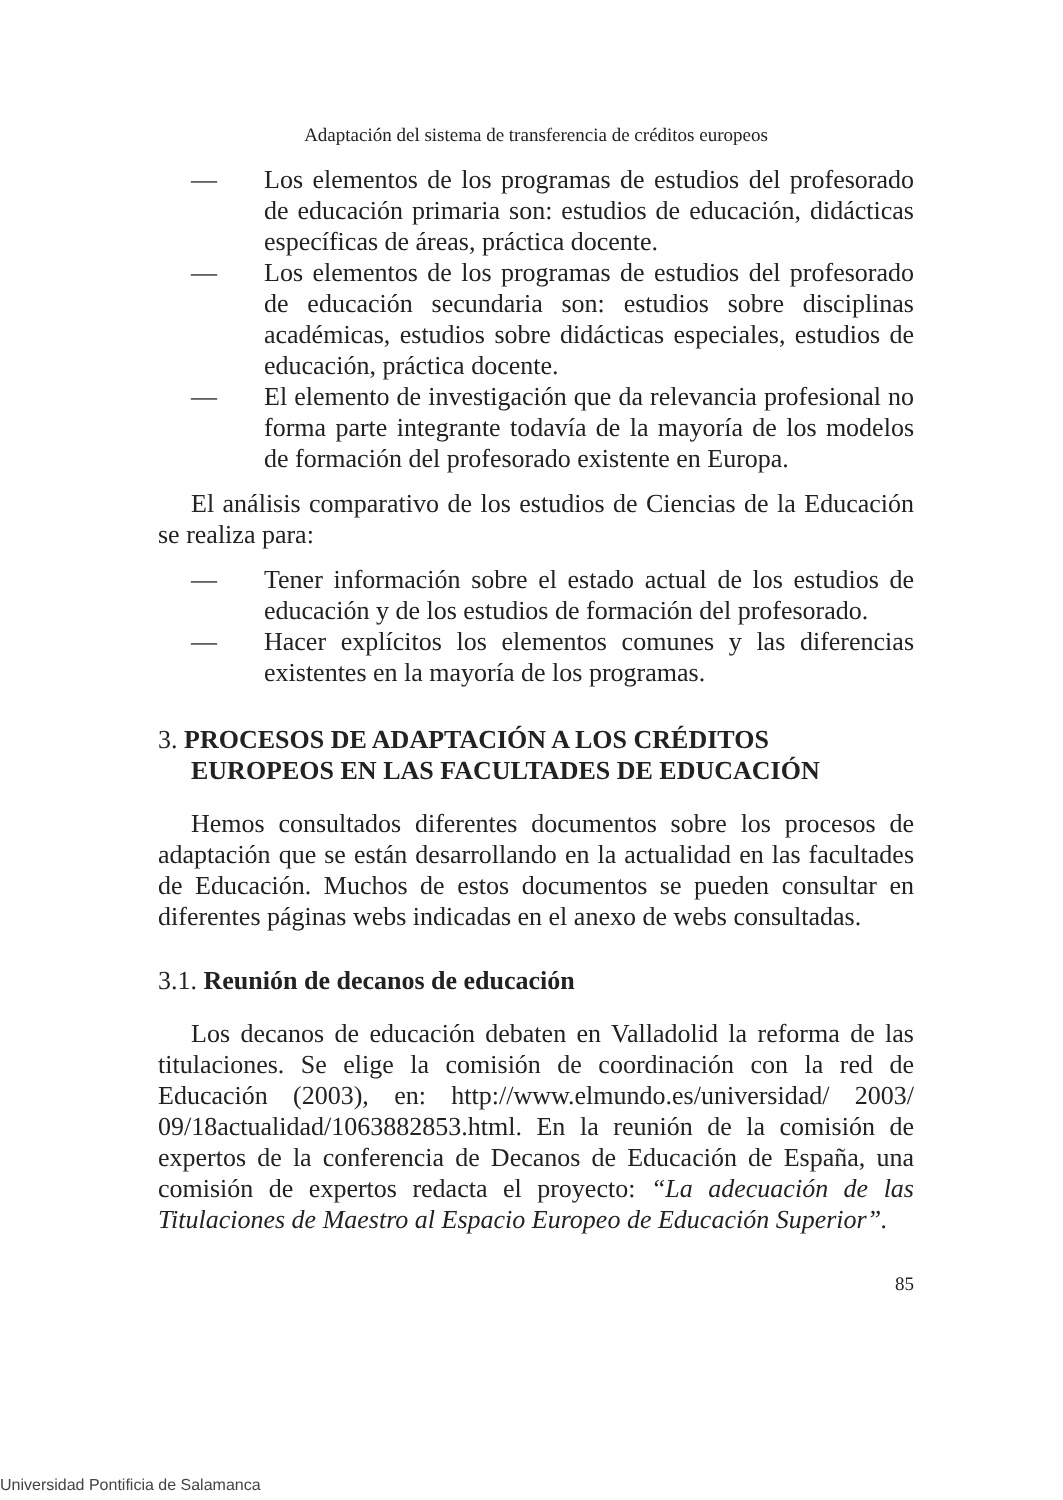Adaptación del sistema de transferencia de créditos europeos
— Los elementos de los programas de estudios del profesorado de educación primaria son: estudios de educación, didácticas específicas de áreas, práctica docente.
— Los elementos de los programas de estudios del profesorado de educación secundaria son: estudios sobre disciplinas académicas, estudios sobre didácticas especiales, estudios de educación, práctica docente.
— El elemento de investigación que da relevancia profesional no forma parte integrante todavía de la mayoría de los modelos de formación del profesorado existente en Europa.
El análisis comparativo de los estudios de Ciencias de la Educación se realiza para:
— Tener información sobre el estado actual de los estudios de educación y de los estudios de formación del profesorado.
— Hacer explícitos los elementos comunes y las diferencias existentes en la mayoría de los programas.
3. PROCESOS DE ADAPTACIÓN A LOS CRÉDITOS EUROPEOS EN LAS FACULTADES DE EDUCACIÓN
Hemos consultados diferentes documentos sobre los procesos de adaptación que se están desarrollando en la actualidad en las facultades de Educación. Muchos de estos documentos se pueden consultar en diferentes páginas webs indicadas en el anexo de webs consultadas.
3.1. Reunión de decanos de educación
Los decanos de educación debaten en Valladolid la reforma de las titulaciones. Se elige la comisión de coordinación con la red de Educación (2003), en: http://www.elmundo.es/universidad/ 2003/ 09/18actualidad/1063882853.html. En la reunión de la comisión de expertos de la conferencia de Decanos de Educación de España, una comisión de expertos redacta el proyecto: “La adecuación de las Titulaciones de Maestro al Espacio Europeo de Educación Superior”.
85
Universidad Pontificia de Salamanca